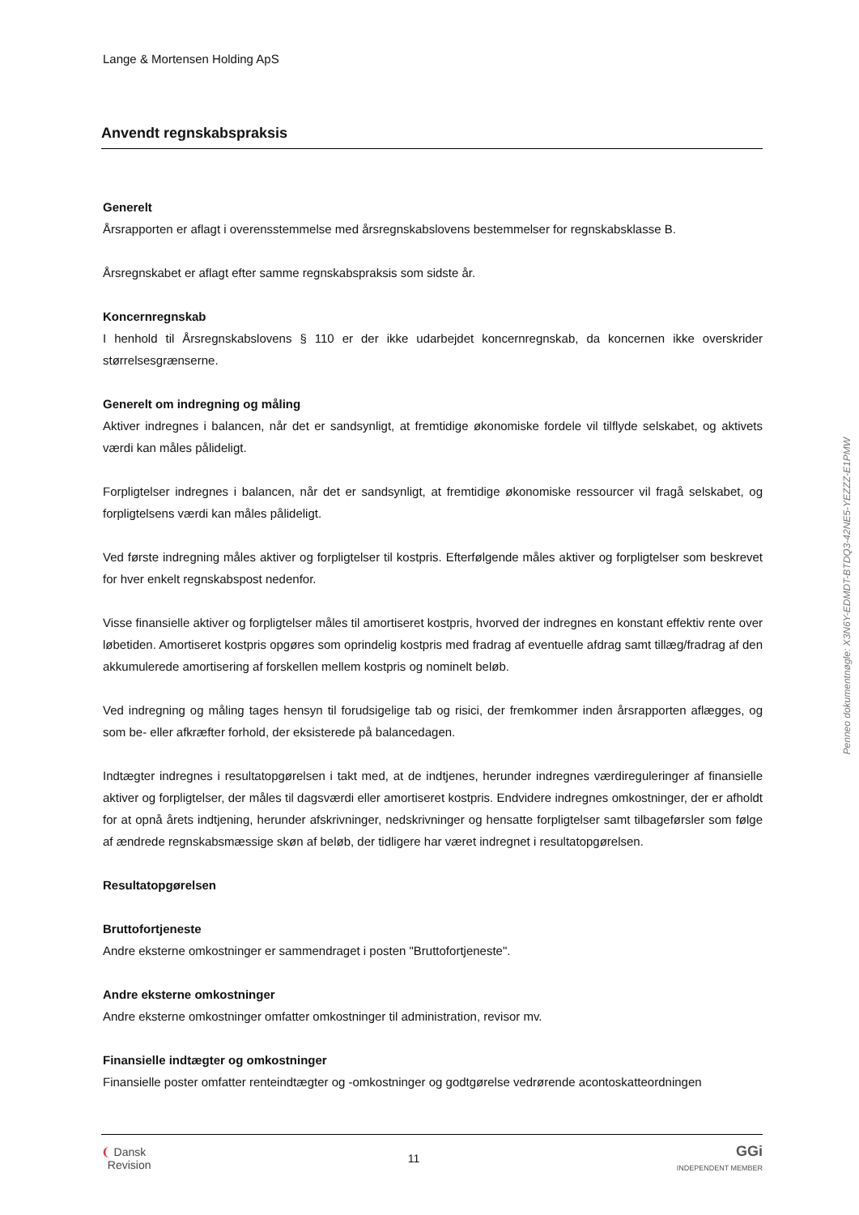Lange & Mortensen Holding ApS
Anvendt regnskabspraksis
Generelt
Årsrapporten er aflagt i overensstemmelse med årsregnskabslovens bestemmelser for regnskabsklasse B.
Årsregnskabet er aflagt efter samme regnskabspraksis som sidste år.
Koncernregnskab
I henhold til Årsregnskabslovens § 110 er der ikke udarbejdet koncernregnskab, da koncernen ikke overskrider størrelsesgrænserne.
Generelt om indregning og måling
Aktiver indregnes i balancen, når det er sandsynligt, at fremtidige økonomiske fordele vil tilflyde selskabet, og aktivets værdi kan måles pålideligt.
Forpligtelser indregnes i balancen, når det er sandsynligt, at fremtidige økonomiske ressourcer vil fragå selskabet, og forpligtelsens værdi kan måles pålideligt.
Ved første indregning måles aktiver og forpligtelser til kostpris. Efterfølgende måles aktiver og forpligtelser som beskrevet for hver enkelt regnskabspost nedenfor.
Visse finansielle aktiver og forpligtelser måles til amortiseret kostpris, hvorved der indregnes en konstant effektiv rente over løbetiden. Amortiseret kostpris opgøres som oprindelig kostpris med fradrag af eventuelle afdrag samt tillæg/fradrag af den akkumulerede amortisering af forskellen mellem kostpris og nominelt beløb.
Ved indregning og måling tages hensyn til forudsigelige tab og risici, der fremkommer inden årsrapporten aflægges, og som be- eller afkræfter forhold, der eksisterede på balancedagen.
Indtægter indregnes i resultatopgørelsen i takt med, at de indtjenes, herunder indregnes værdireguleringer af finansielle aktiver og forpligtelser, der måles til dagsværdi eller amortiseret kostpris. Endvidere indregnes omkostninger, der er afholdt for at opnå årets indtjening, herunder afskrivninger, nedskrivninger og hensatte forpligtelser samt tilbageførsler som følge af ændrede regnskabsmæssige skøn af beløb, der tidligere har været indregnet i resultatopgørelsen.
Resultatopgørelsen
Bruttofortjeneste
Andre eksterne omkostninger er sammendraget i posten "Bruttofortjeneste".
Andre eksterne omkostninger
Andre eksterne omkostninger omfatter omkostninger til administration, revisor mv.
Finansielle indtægter og omkostninger
Finansielle poster omfatter renteindtægter og -omkostninger og godtgørelse vedrørende acontoskatteordningen
Penneo dokumentnøgle: X3N6Y-EDMDT-BTDQ3-42NE5-YEZZZ-E1PMW
❨ Dansk
Revision 11 GGi
INDEPENDENT MEMBER